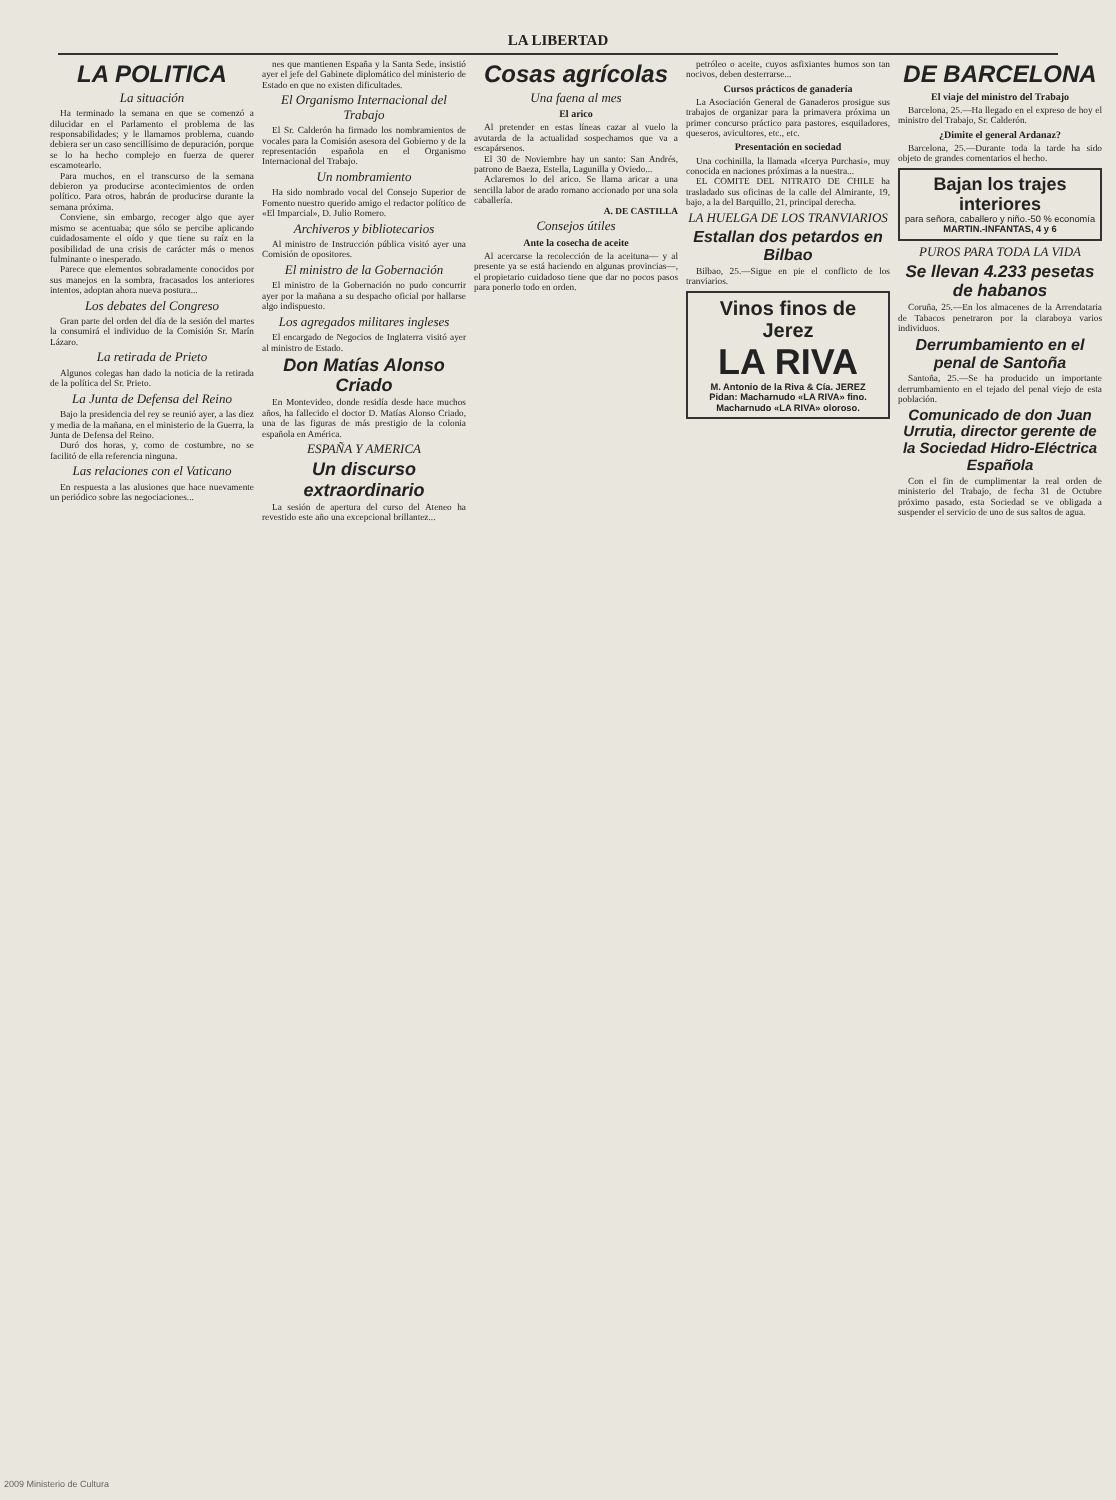LA LIBERTAD
LA POLITICA
La situación
Ha terminado la semana en que se comenzó a dilucidar en el Parlamento el problema de las responsabilidades; y le llamamos problema, cuando debiera ser un caso sencillísimo de depuración, porque se lo ha hecho complejo en fuerza de querer escamotearlo.
Para muchos, en el transcurso de la semana debieron ya producirse acontecimientos de orden político. Para otros, habrán de producirse durante la semana próxima.
Conviene, sin embargo, recoger algo que ayer mismo se acentuaba; que sólo se percibe aplicando cuidadosamente el oído y que tiene su raíz en la posibilidad de una crisis de carácter más o menos fulminante o inesperado.
Parece que elementos sobradamente conocidos por sus manejos en la sombra, fracasados los anteriores intentos, adoptan ahora nueva postura...
Los debates del Congreso
Gran parte del orden del día de la sesión del martes la consumirá el individuo de la Comisión Sr. Marín Lázaro.
La retirada de Prieto
Algunos colegas han dado la noticia de la retirada de la política del Sr. Prieto.
La Junta de Defensa del Reino
Bajo la presidencia del rey se reunió ayer, a las diez y media de la mañana, en el ministerio de la Guerra, la Junta de Defensa del Reino.
Duró dos horas, y, como de costumbre, no se facilitó de ella referencia ninguna.
Las relaciones con el Vaticano
En respuesta a las alusiones que hace nuevamente un periódico sobre las negociaciones...
nes que mantienen España y la Santa Sede, insistió ayer el jefe del Gabinete diplomático del ministerio de Estado en que no existen dificultades.
El Organismo Internacional del Trabajo
El Sr. Calderón ha firmado los nombramientos de vocales para la Comisión asesora del Gobierno y de la representación española en el Organismo Internacional del Trabajo.
Un nombramiento
Ha sido nombrado vocal del Consejo Superior de Fomento nuestro querido amigo el redactor político de «El Imparcial», D. Julio Romero.
Archiveros y bibliotecarios
Al ministro de Instrucción pública visitó ayer una Comisión de opositores.
El ministro de la Gobernación
El ministro de la Gobernación no pudo concurrir ayer por la mañana a su despacho oficial por hallarse algo indispuesto.
Los agregados militares ingleses
El encargado de Negocios de Inglaterra visitó ayer al ministro de Estado.
Don Matías Alonso Criado
En Montevideo, donde residía desde hace muchos años, ha fallecido el doctor D. Matías Alonso Criado, una de las figuras de más prestigio de la colonia española en América.
ESPAÑA Y AMERICA
Un discurso extraordinario
La sesión de apertura del curso del Ateneo ha revestido este año una excepcional brillantez...
Cosas agrícolas
Una faena al mes
El arico
Al pretender en estas líneas cazar al vuelo la avutarda de la actualidad sospechamos que va a escapársenos.
El 30 de Noviembre hay un santo: San Andrés, patrono de Baeza, Estella, Lagunilla y Oviedo...
Aclaremos lo del arico. Se llama aricar a una sencilla labor de arado romano accionado por una sola caballería.
A. DE CASTILLA
Consejos útiles
Ante la cosecha de aceite
Al acercarse la recolección de la aceituna— y al presente ya se está haciendo en algunas provincias—, el propietario cuidadoso tiene que dar no pocos pasos para ponerlo todo en orden.
petróleo o aceite, cuyos asfixiantes humos son tan nocivos, deben desterrarse...
Cursos prácticos de ganadería
La Asociación General de Ganaderos prosigue sus trabajos de organizar para la primavera próxima un primer concurso práctico para pastores, esquiladores, queseros, avicultores, etc., etc.
Presentación en sociedad
Una cochinilla, la llamada «Icerya Purchasi», muy conocida en naciones próximas a la nuestra...
EL COMITE DEL NITRATO DE CHILE ha trasladado sus oficinas de la calle del Almirante, 19, bajo, a la del Barquillo, 21, principal derecha.
LA HUELGA DE LOS TRANVIARIOS
Estallan dos petardos en Bilbao
Bilbao, 25.—Sigue en pie el conflicto de los tranviarios.
Vinos finos de Jerez
LA RIVA
M. Antonio de la Riva & Cía. JEREZ
Pidan: Macharnudo «LA RIVA» fino. Macharnudo «LA RIVA» oloroso.
DE BARCELONA
El viaje del ministro del Trabajo
Barcelona, 25.—Ha llegado en el expreso de hoy el ministro del Trabajo, Sr. Calderón.
¿Dimite el general Ardanaz?
Barcelona, 25.—Durante toda la tarde ha sido objeto de grandes comentarios el hecho.
Bajan los trajes interiores
para señora, caballero y niño.-50 % economía
MARTIN.-INFANTAS, 4 y 6
PUROS PARA TODA LA VIDA
Se llevan 4.233 pesetas de habanos
Coruña, 25.—En los almacenes de la Arrendataria de Tabacos penetraron por la claraboya varios individuos.
Derrumbamiento en el penal de Santoña
Santoña, 25.—Se ha producido un importante derrumbamiento en el tejado del penal viejo de esta población.
Comunicado de don Juan Urrutia, director gerente de la Sociedad Hidro-Eléctrica Española
Con el fin de cumplimentar la real orden de ministerio del Trabajo, de fecha 31 de Octubre próximo pasado, esta Sociedad se ve obligada a suspender el servicio de uno de sus saltos de agua.
2009 Ministerio de Cultura